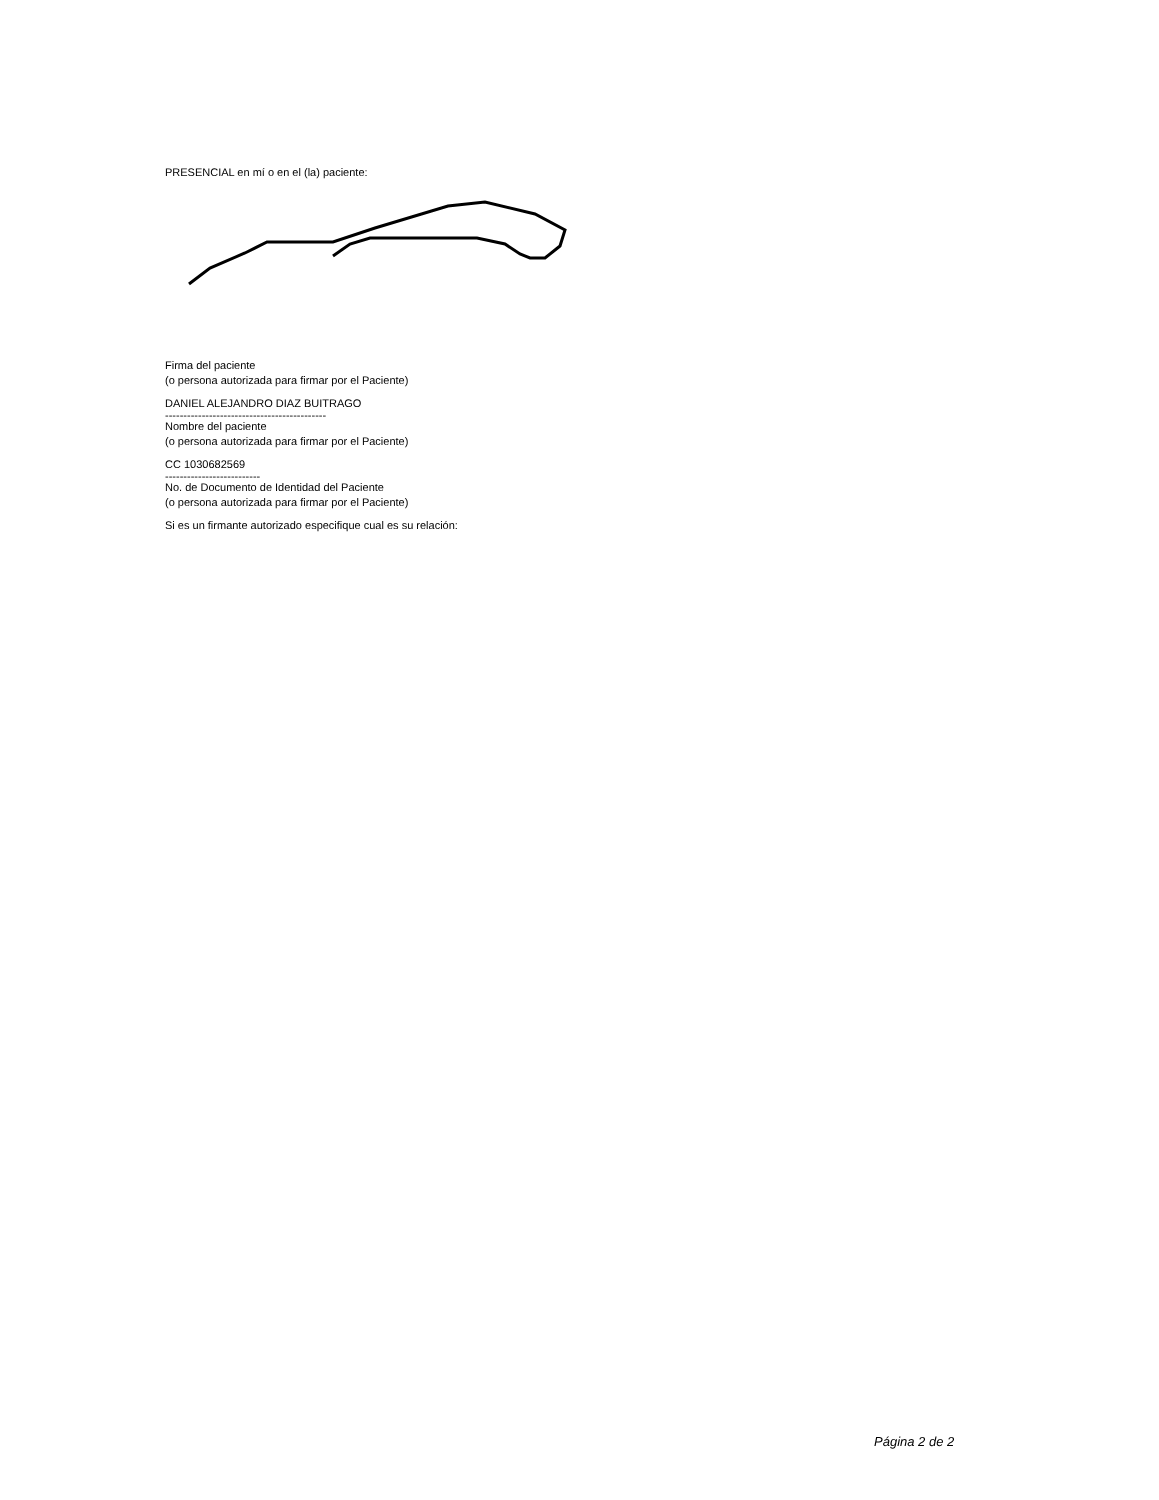PRESENCIAL en mí o en el (la) paciente:
Firma del paciente
(o persona autorizada para firmar por el Paciente)
DANIEL ALEJANDRO DIAZ BUITRAGO
--------------------------------------------
Nombre del paciente
(o persona autorizada para firmar por el Paciente)
CC 1030682569
--------------------------
No. de Documento de Identidad del Paciente
(o persona autorizada para firmar por el Paciente)
Si es un firmante autorizado especifique cual es su relación:
Página 2 de 2